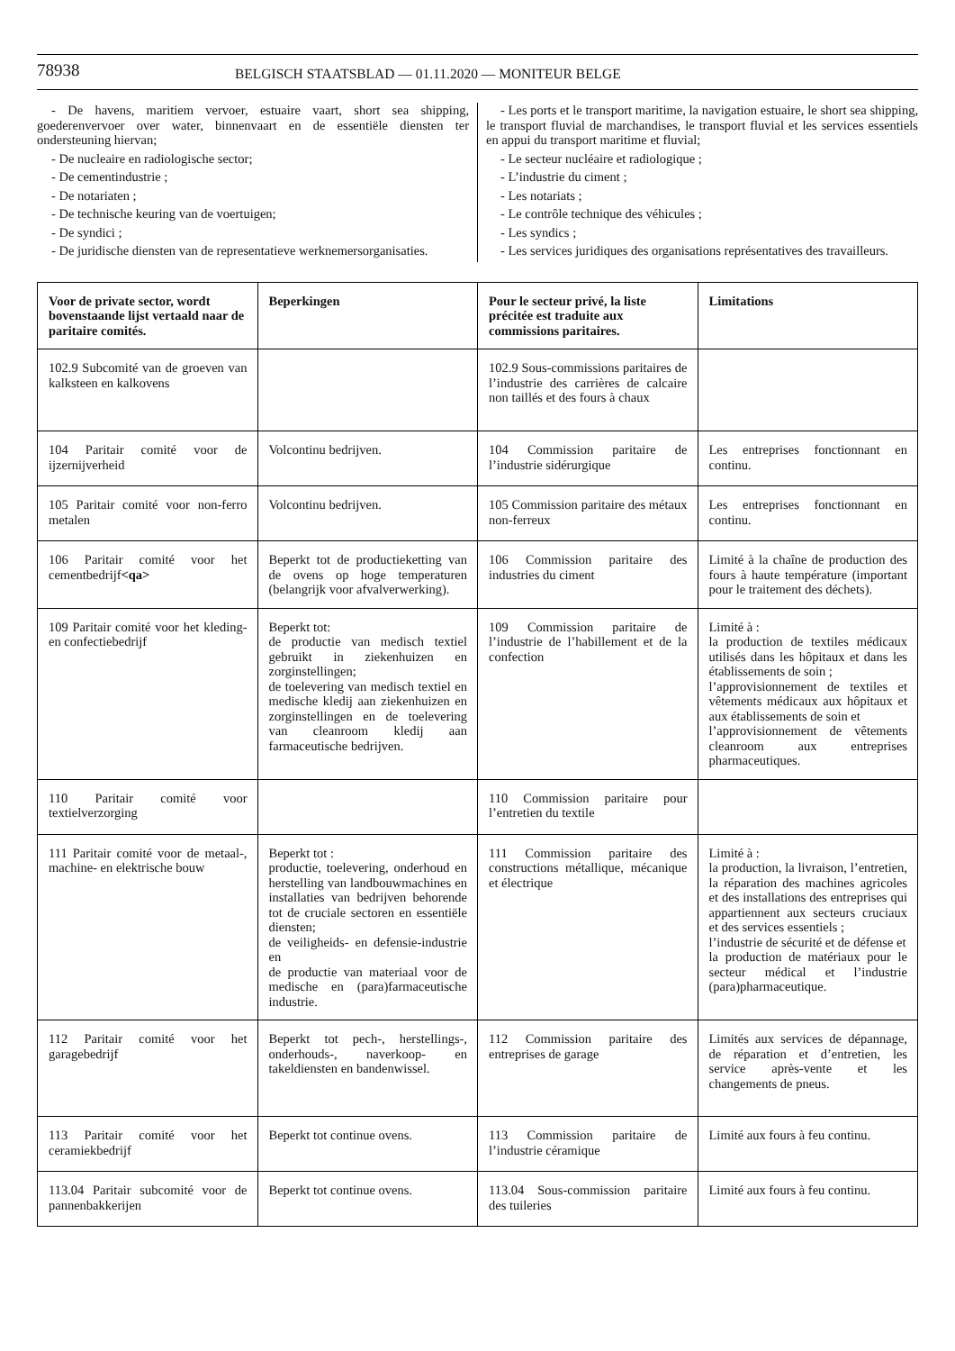78938
BELGISCH STAATSBLAD — 01.11.2020 — MONITEUR BELGE
- De havens, maritiem vervoer, estuaire vaart, short sea shipping, goederenvervoer over water, binnenvaart en de essentiële diensten ter ondersteuning hiervan;
- De nucleaire en radiologische sector;
- De cementindustrie ;
- De notariaten ;
- De technische keuring van de voertuigen;
- De syndici ;
- De juridische diensten van de representatieve werknemersorganisaties.
- Les ports et le transport maritime, la navigation estuaire, le short sea shipping, le transport fluvial de marchandises, le transport fluvial et les services essentiels en appui du transport maritime et fluvial;
- Le secteur nucléaire et radiologique ;
- L’industrie du ciment ;
- Les notariats ;
- Le contrôle technique des véhicules ;
- Les syndics ;
- Les services juridiques des organisations représentatives des travailleurs.
| Voor de private sector, wordt bovenstaande lijst vertaald naar de paritaire comités. | Beperkingen | Pour le secteur privé, la liste précitée est traduite aux commissions paritaires. | Limitations |
| --- | --- | --- | --- |
| 102.9 Subcomité van de groeven van kalksteen en kalkovens | | 102.9 Sous-commissions paritaires de l’industrie des carrières de calcaire non taillés et des fours à chaux | |
| 104 Paritair comité voor de ijzernijverheid | Volcontinu bedrijven. | 104 Commission paritaire de l’industrie sidérurgique | Les entreprises fonctionnant en continu. |
| 105 Paritair comité voor non-ferro metalen | Volcontinu bedrijven. | 105 Commission paritaire des métaux non-ferreux | Les entreprises fonctionnant en continu. |
| 106 Paritair comité voor het cementbedrijf <qa> | Beperkt tot de productieketting van de ovens op hoge temperaturen (belangrijk voor afvalverwerking). | 106 Commission paritaire des industries du ciment | Limité à la chaîne de production des fours à haute température (important pour le traitement des déchets). |
| 109 Paritair comité voor het kleding- en confectiebedrijf | Beperkt tot: de productie van medisch textiel gebruikt in ziekenhuizen en zorginstellingen; de toelevering van medisch textiel en medische kledij aan ziekenhuizen en zorginstellingen en de toelevering van cleanroom kledij aan farmaceutische bedrijven. | 109 Commission paritaire de l’industrie de l’habillement et de la confection | Limité à : la production de textiles médicaux utilisés dans les hôpitaux et dans les établissements de soin ; l’approvisionnement de textiles et vêtements médicaux aux hôpitaux et aux établissements de soin et l’approvisionnement de vêtements cleanroom aux entreprises pharmaceutiques. |
| 110 Paritair comité voor textielverzorging | | 110 Commission paritaire pour l’entretien du textile | |
| 111 Paritair comité voor de metaal-, machine- en elektrische bouw | Beperkt tot : productie, toelevering, onderhoud en herstelling van landbouwmachines en installaties van bedrijven behorende tot de cruciale sectoren en essentiële diensten; de veiligheids- en defensie-industrie en de productie van materiaal voor de medische en (para)farmaceutische industrie. | 111 Commission paritaire des constructions métallique, mécanique et électrique | Limité à : la production, la livraison, l’entretien, la réparation des machines agricoles et des installations des entreprises qui appartiennent aux secteurs cruciaux et des services essentiels ; l’industrie de sécurité et de défense et la production de matériaux pour le secteur médical et l’industrie (para)pharmaceutique. |
| 112 Paritair comité voor het garagebedrijf | Beperkt tot pech-, herstellings-, onderhouds-, naverkoop- en takeldiensten en bandenwissel. | 112 Commission paritaire des entreprises de garage | Limités aux services de dépannage, de réparation et d’entretien, les service après-vente et les changements de pneus. |
| 113 Paritair comité voor het ceramiekbedrijf | Beperkt tot continue ovens. | 113 Commission paritaire de l’industrie céramique | Limité aux fours à feu continu. |
| 113.04 Paritair subcomité voor de pannenbakkerijen | Beperkt tot continue ovens. | 113.04 Sous-commission paritaire des tuileries | Limité aux fours à feu continu. |